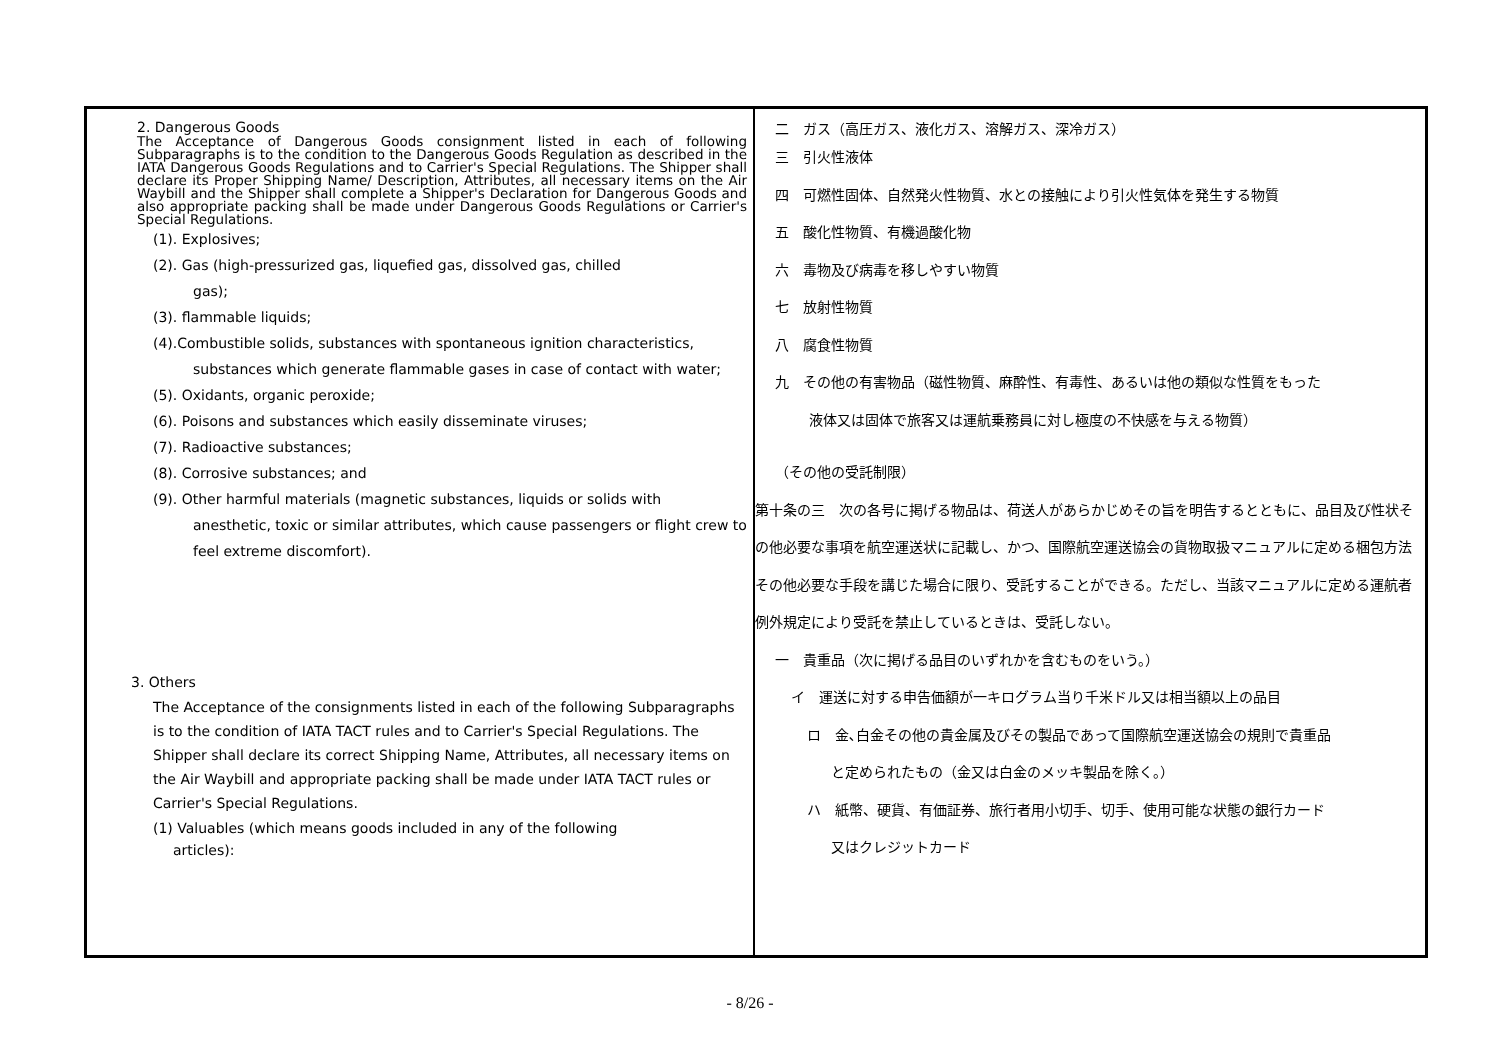| 2. Dangerous Goods The Acceptance of Dangerous Goods consignment listed in each of following Subparagraphs is to the condition to the Dangerous Goods Regulation as described in the IATA Dangerous Goods Regulations and to Carrier's Special Regulations. The Shipper shall declare its Proper Shipping Name/ Description, Attributes, all necessary items on the Air Waybill and the Shipper shall complete a Shipper's Declaration for Dangerous Goods and also appropriate packing shall be made under Dangerous Goods Regulations or Carrier's Special Regulations. (1). Explosives; (2). Gas (high-pressurized gas, liquefied gas, dissolved gas, chilled gas); (3). flammable liquids; (4).Combustible solids, substances with spontaneous ignition characteristics, substances which generate flammable gases in case of contact with water; (5). Oxidants, organic peroxide; (6). Poisons and substances which easily disseminate viruses; (7). Radioactive substances; (8). Corrosive substances; and (9). Other harmful materials (magnetic substances, liquids or solids with anesthetic, toxic or similar attributes, which cause passengers or flight crew to feel extreme discomfort). 3. Others The Acceptance of the consignments listed in each of the following Subparagraphs is to the condition of IATA TACT rules and to Carrier's Special Regulations. The Shipper shall declare its correct Shipping Name, Attributes, all necessary items on the Air Waybill and appropriate packing shall be made under IATA TACT rules or Carrier's Special Regulations. (1) Valuables (which means goods included in any of the following articles): | 二 ガス（高圧ガス、液化ガス、溶解ガス、深冷ガス） 三 引火性液体 四 可燃性固体、自然発火性物質、水との接触により引火性気体を発生する物質 五 酸化性物質、有機過酸化物 六 毒物及び病毒を移しやすい物質 七 放射性物質 八 腐食性物質 九 その他の有害物品（磁性物質、麻酔性、有毒性、あるいは他の類似な性質をもった 液体又は固体で旅客又は運航乗務員に対し極度の不快感を与える物質） （その他の受託制限） 第十条の三 次の各号に掲げる物品は、荷送人があらかじめその旨を明告するとともに、品目及び性状その他必要な事項を航空運送状に記載し、かつ、国際航空運送協会の貨物取扱マニュアルに定める梱包方法その他必要な手段を講じた場合に限り、受託することができる。ただし、当該マニュアルに定める運航者例外規定により受託を禁止しているときは、受託しない。 一 貴重品（次に掲げる品目のいずれかを含むものをいう。） イ 運送に対する申告価額が一キログラム当り千米ドル又は相当額以上の品目 ロ 金､白金その他の貴金属及びその製品であって国際航空運送協会の規則で貴重品 と定められたもの（金又は白金のメッキ製品を除く。） ハ 紙幣、硬貨、有価証券、旅行者用小切手、切手、使用可能な状態の銀行カード 又はクレジットカード |
- 8/26 -